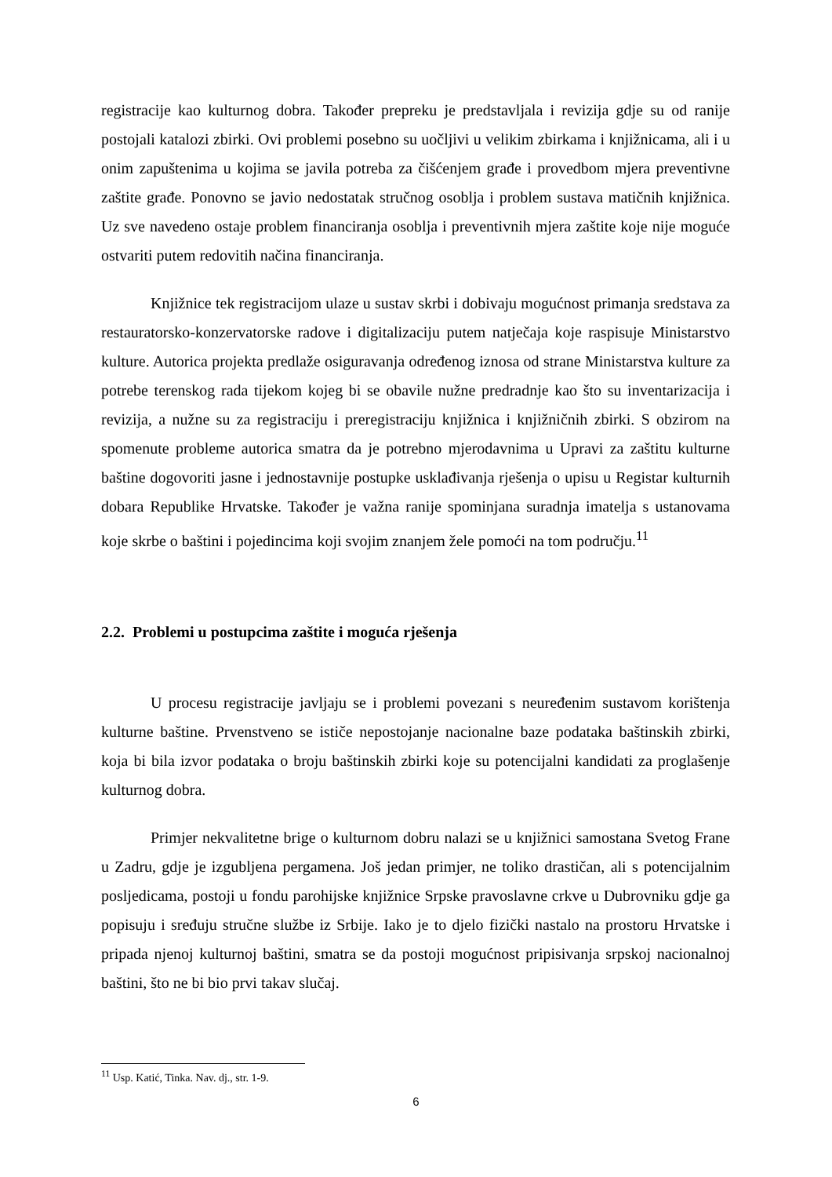registracije kao kulturnog dobra. Također prepreku je predstavljala i revizija gdje su od ranije postojali katalozi zbirki. Ovi problemi posebno su uočljivi u velikim zbirkama i knjižnicama, ali i u onim zapuštenima u kojima se javila potreba za čišćenjem građe i provedbom mjera preventivne zaštite građe. Ponovno se javio nedostatak stručnog osoblja i problem sustava matičnih knjižnica. Uz sve navedeno ostaje problem financiranja osoblja i preventivnih mjera zaštite koje nije moguće ostvariti putem redovitih načina financiranja.
Knjižnice tek registracijom ulaze u sustav skrbi i dobivaju mogućnost primanja sredstava za restauratorsko-konzervatorske radove i digitalizaciju putem natječaja koje raspisuje Ministarstvo kulture. Autorica projekta predlaže osiguravanja određenog iznosa od strane Ministarstva kulture za potrebe terenskog rada tijekom kojeg bi se obavile nužne predradnje kao što su inventarizacija i revizija, a nužne su za registraciju i preregistraciju knjižnica i knjižničnih zbirki. S obzirom na spomenute probleme autorica smatra da je potrebno mjerodavnima u Upravi za zaštitu kulturne baštine dogovoriti jasne i jednostavnije postupke usklađivanja rješenja o upisu u Registar kulturnih dobara Republike Hrvatske. Također je važna ranije spominjana suradnja imatelja s ustanovama koje skrbe o baštini i pojedincima koji svojim znanjem žele pomoći na tom području.<sup>11</sup>
2.2. Problemi u postupcima zaštite i moguća rješenja
U procesu registracije javljaju se i problemi povezani s neuređenim sustavom korištenja kulturne baštine. Prvenstveno se ističe nepostojanje nacionalne baze podataka baštinskih zbirki, koja bi bila izvor podataka o broju baštinskih zbirki koje su potencijalni kandidati za proglašenje kulturnog dobra.
Primjer nekvalitetne brige o kulturnom dobru nalazi se u knjižnici samostana Svetog Frane u Zadru, gdje je izgubljena pergamena. Još jedan primjer, ne toliko drastičan, ali s potencijalnim posljedicama, postoji u fondu parohijske knjižnice Srpske pravoslavne crkve u Dubrovniku gdje ga popisuju i sređuju stručne službe iz Srbije. Iako je to djelo fizički nastalo na prostoru Hrvatske i pripada njenoj kulturnoj baštini, smatra se da postoji mogućnost pripisivanja srpskoj nacionalnoj baštini, što ne bi bio prvi takav slučaj.
<sup>11</sup> Usp. Katić, Tinka. Nav. dj., str. 1-9.
6